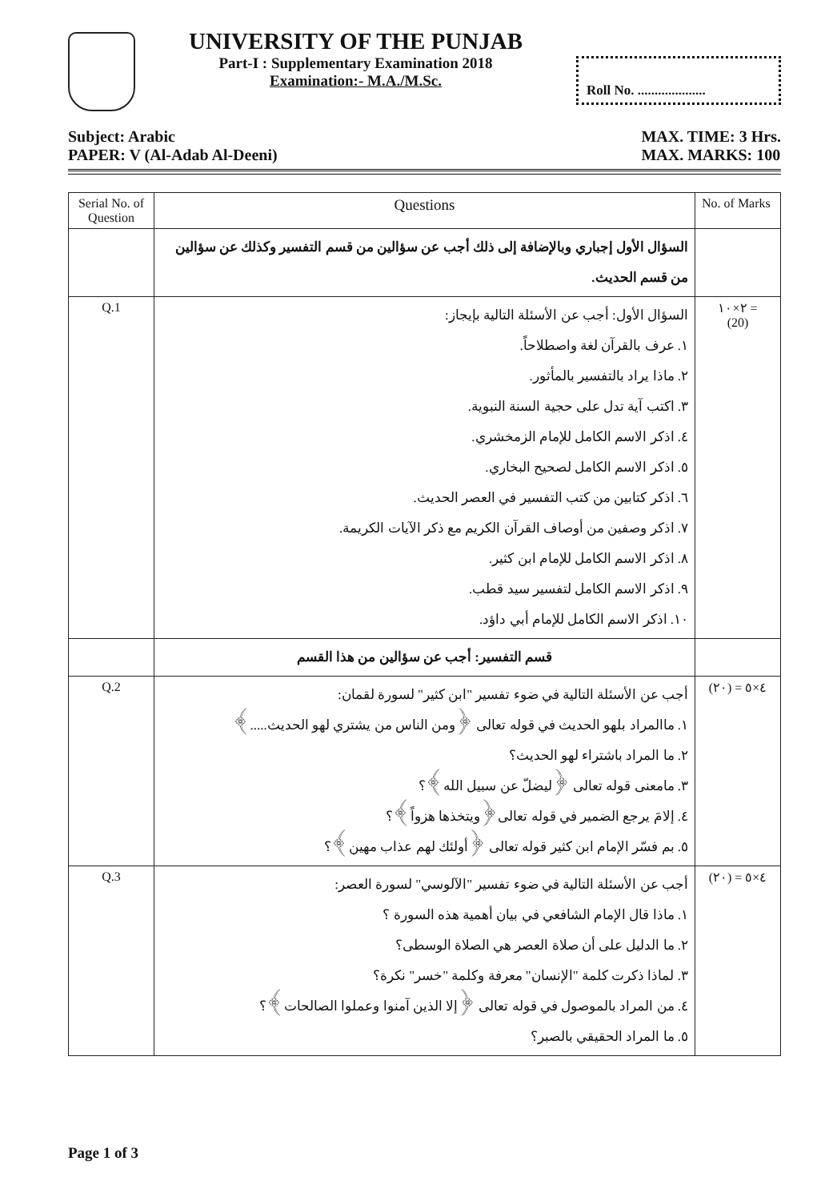UNIVERSITY OF THE PUNJAB
Part-I : Supplementary Examination 2018
Examination:- M.A./M.Sc.
Roll No. ....................
Subject: Arabic
PAPER: V (Al-Adab Al-Deeni)
MAX. TIME: 3 Hrs.
MAX. MARKS: 100
| Serial No. of Question | Questions | No. of Marks |
| --- | --- | --- |
| | السؤال الأول إجباري وبالإضافة إلى ذلك أجب عن سؤالين من قسم التفسير وكذلك عن سؤالين من قسم الحديث. | |
| Q.1 | السؤال الأول: أجب عن الأسئلة التالية بإيجاز: ١. عرف بالقرآن لغة واصطلاحاً. ٢. ماذا يراد بالتفسير بالمأثور. ٣. اكتب آية تدل على حجية السنة النبوية. ٤. اذكر الاسم الكامل للإمام الزمخشري. ٥. اذكر الاسم الكامل لصحيح البخاري. ٦. اذكر كتابين من كتب التفسير في العصر الحديث. ٧. اذكر وصفين من أوصاف القرآن الكريم مع ذكر الآيات الكريمة. ٨. اذكر الاسم الكامل للإمام ابن كثير. ٩. اذكر الاسم الكامل لتفسير سيد قطب. ١٠. اذكر الاسم الكامل للإمام أبي داؤد. | ٢×١٠ = (20) |
| | قسم التفسير: أجب عن سؤالين من هذا القسم | |
| Q.2 | أجب عن الأسئلة التالية في ضوء تفسير "ابن كثير" لسورة لقمان: ١. ماالمراد بلهو الحديث في قوله تعالى ﴿ومن الناس من يشتري لهو الحديث.....﴾ ٢. ما المراد باشتراء لهو الحديث؟ ٣. مامعنى قوله تعالى ﴿ليضلّ عن سبيل الله﴾؟ ٤. إلامَ يرجع الضمير في قوله تعالى﴿ويتخذها هزواً﴾؟ ٥. بم فسّر الإمام ابن كثير قوله تعالى ﴿أولئك لهم عذاب مهين﴾؟ | ٤×٥ = (٢٠) |
| Q.3 | أجب عن الأسئلة التالية في ضوء تفسير "الآلوسي" لسورة العصر: ١. ماذا قال الإمام الشافعي في بيان أهمية هذه السورة ؟ ٢. ما الدليل على أن صلاة العصر هي الصلاة الوسطى؟ ٣. لماذا ذكرت كلمة "الإنسان" معرفة وكلمة "خسر" نكرة؟ ٤. من المراد بالموصول في قوله تعالى ﴿إلا الذين آمنوا وعملوا الصالحات﴾؟ ٥. ما المراد الحقيقي بالصبر؟ | ٤×٥ = (٢٠) |
Page 1 of 3